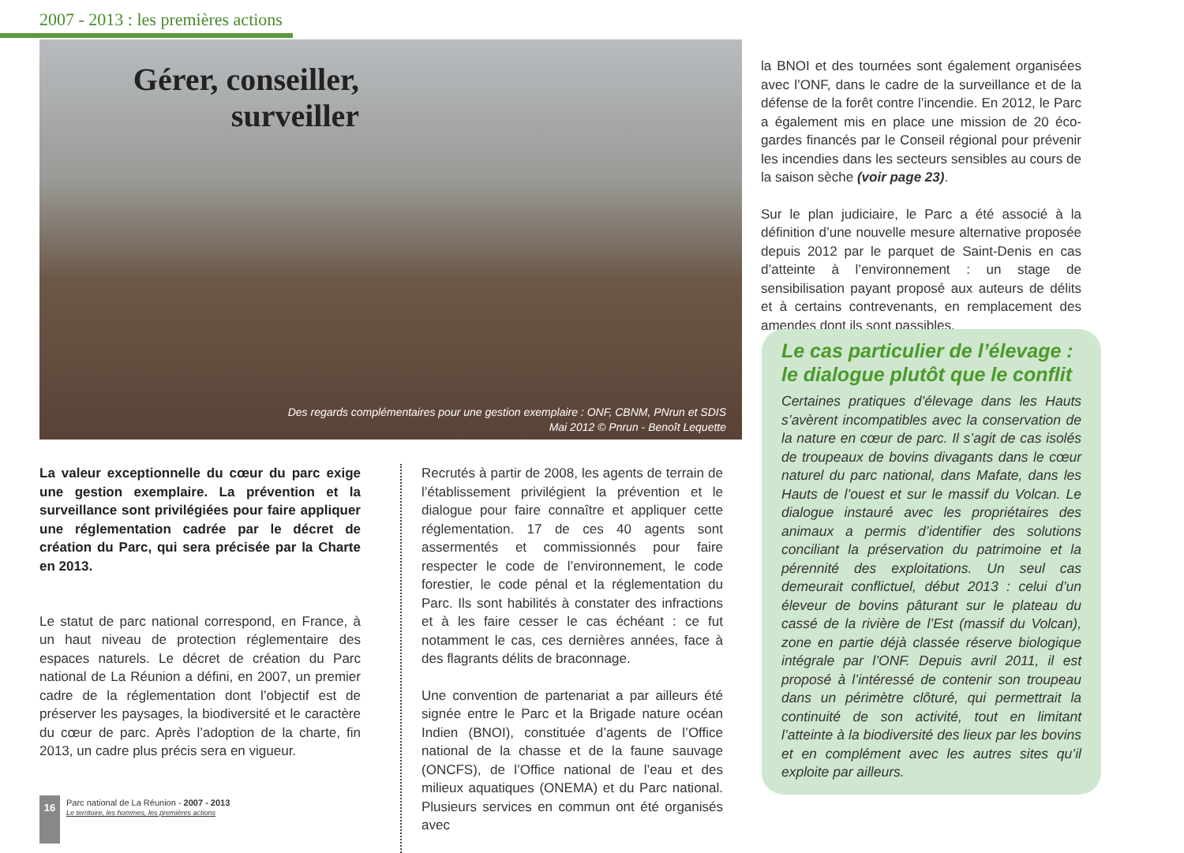2007 - 2013 : les premières actions
Gérer, conseiller,
surveiller
Des regards complémentaires pour une gestion exemplaire : ONF, CBNM, PNrun et SDIS
Mai 2012 © Pnrun - Benoît Lequette
La valeur exceptionnelle du cœur du parc exige une gestion exemplaire. La prévention et la surveillance sont privilégiées pour faire appliquer une réglementation cadrée par le décret de création du Parc, qui sera précisée par la Charte en 2013.
Le statut de parc national correspond, en France, à un haut niveau de protection réglementaire des espaces naturels. Le décret de création du Parc national de La Réunion a défini, en 2007, un premier cadre de la réglementation dont l’objectif est de préserver les paysages, la biodiversité et le caractère du cœur de parc. Après l’adoption de la charte, fin 2013, un cadre plus précis sera en vigueur.
Recrutés à partir de 2008, les agents de terrain de l’établissement privilégient la prévention et le dialogue pour faire connaître et appliquer cette réglementation. 17 de ces 40 agents sont assermentés et commissionnés pour faire respecter le code de l’environnement, le code forestier, le code pénal et la réglementation du Parc. Ils sont habilités à constater des infractions et à les faire cesser le cas échéant : ce fut notamment le cas, ces dernières années, face à des flagrants délits de braconnage.
Une convention de partenariat a par ailleurs été signée entre le Parc et la Brigade nature océan Indien (BNOI), constituée d’agents de l’Office national de la chasse et de la faune sauvage (ONCFS), de l’Office national de l’eau et des milieux aquatiques (ONEMA) et du Parc national. Plusieurs services en commun ont été organisés avec
la BNOI et des tournées sont également organisées avec l’ONF, dans le cadre de la surveillance et de la défense de la forêt contre l’incendie. En 2012, le Parc a également mis en place une mission de 20 éco-gardes financés par le Conseil régional pour prévenir les incendies dans les secteurs sensibles au cours de la saison sèche (voir page 23).
Sur le plan judiciaire, le Parc a été associé à la définition d’une nouvelle mesure alternative proposée depuis 2012 par le parquet de Saint-Denis en cas d’atteinte à l’environnement : un stage de sensibilisation payant proposé aux auteurs de délits et à certains contrevenants, en remplacement des amendes dont ils sont passibles.
Le cas particulier de l’élevage :
le dialogue plutôt que le conflit
Certaines pratiques d’élevage dans les Hauts s’avèrent incompatibles avec la conservation de la nature en cœur de parc. Il s’agit de cas isolés de troupeaux de bovins divagants dans le cœur naturel du parc national, dans Mafate, dans les Hauts de l’ouest et sur le massif du Volcan. Le dialogue instauré avec les propriétaires des animaux a permis d’identifier des solutions conciliant la préservation du patrimoine et la pérennité des exploitations. Un seul cas demeurait conflictuel, début 2013 : celui d’un éleveur de bovins pâturant sur le plateau du cassé de la rivière de l’Est (massif du Volcan), zone en partie déjà classée réserve biologique intégrale par l’ONF. Depuis avril 2011, il est proposé à l’intéressé de contenir son troupeau dans un périmètre clôturé, qui permettrait la continuité de son activité, tout en limitant l’atteinte à la biodiversité des lieux par les bovins et en complément avec les autres sites qu’il exploite par ailleurs.
16
Parc national de La Réunion - 2007 - 2013
Le territoire, les hommes, les premières actions